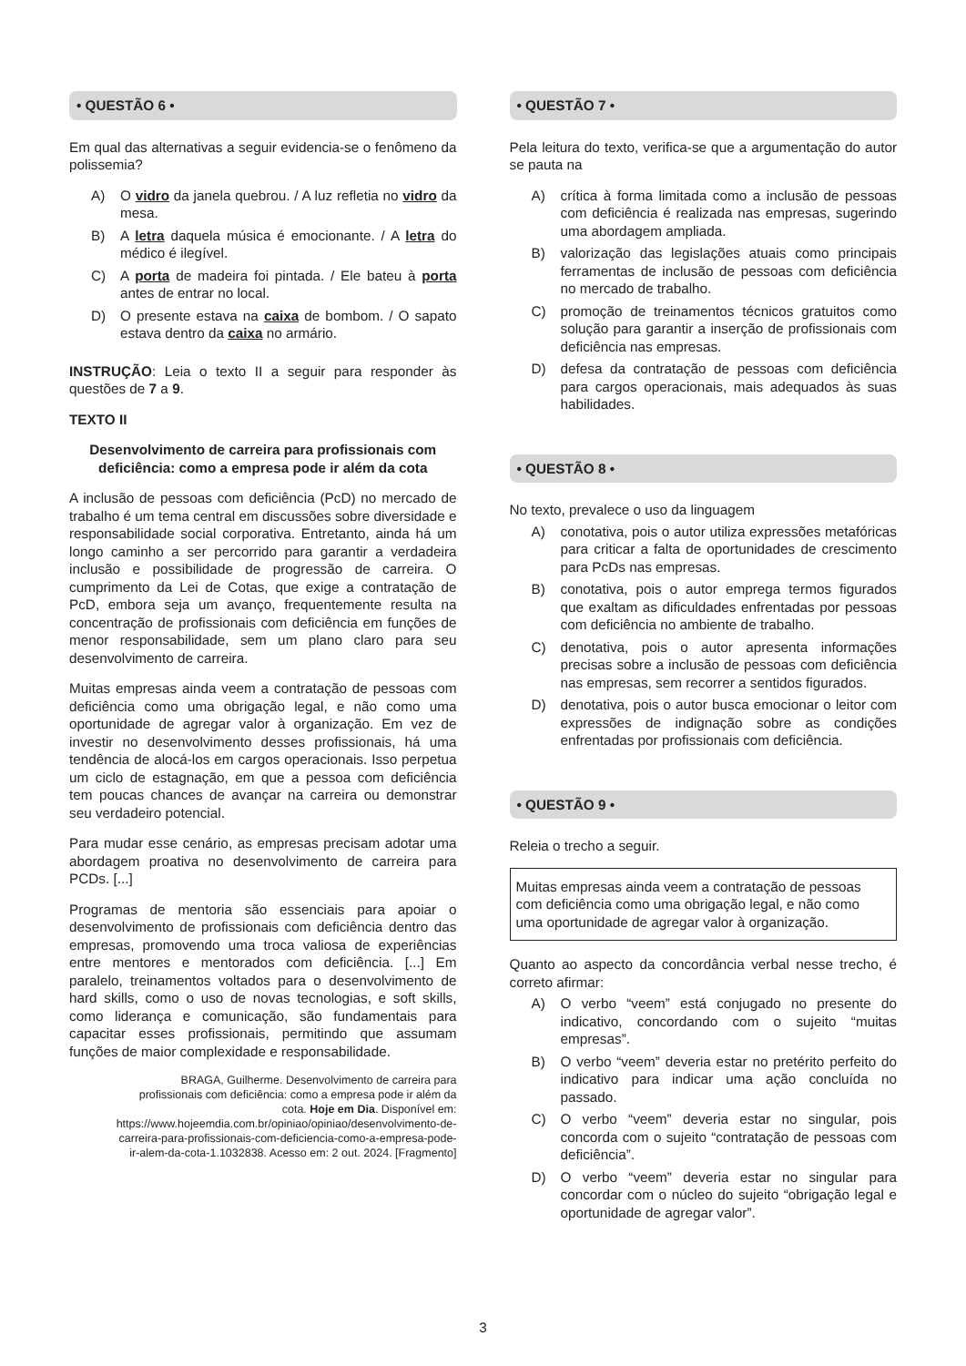• QUESTÃO 6 •
Em qual das alternativas a seguir evidencia-se o fenômeno da polissemia?
A) O vidro da janela quebrou. / A luz refletia no vidro da mesa.
B) A letra daquela música é emocionante. / A letra do médico é ilegível.
C) A porta de madeira foi pintada. / Ele bateu à porta antes de entrar no local.
D) O presente estava na caixa de bombom. / O sapato estava dentro da caixa no armário.
INSTRUÇÃO: Leia o texto II a seguir para responder às questões de 7 a 9.
TEXTO II
Desenvolvimento de carreira para profissionais com deficiência: como a empresa pode ir além da cota
A inclusão de pessoas com deficiência (PcD) no mercado de trabalho é um tema central em discussões sobre diversidade e responsabilidade social corporativa. Entretanto, ainda há um longo caminho a ser percorrido para garantir a verdadeira inclusão e possibilidade de progressão de carreira. O cumprimento da Lei de Cotas, que exige a contratação de PcD, embora seja um avanço, frequentemente resulta na concentração de profissionais com deficiência em funções de menor responsabilidade, sem um plano claro para seu desenvolvimento de carreira.
Muitas empresas ainda veem a contratação de pessoas com deficiência como uma obrigação legal, e não como uma oportunidade de agregar valor à organização. Em vez de investir no desenvolvimento desses profissionais, há uma tendência de alocá-los em cargos operacionais. Isso perpetua um ciclo de estagnação, em que a pessoa com deficiência tem poucas chances de avançar na carreira ou demonstrar seu verdadeiro potencial.
Para mudar esse cenário, as empresas precisam adotar uma abordagem proativa no desenvolvimento de carreira para PCDs. [...]
Programas de mentoria são essenciais para apoiar o desenvolvimento de profissionais com deficiência dentro das empresas, promovendo uma troca valiosa de experiências entre mentores e mentorados com deficiência. [...] Em paralelo, treinamentos voltados para o desenvolvimento de hard skills, como o uso de novas tecnologias, e soft skills, como liderança e comunicação, são fundamentais para capacitar esses profissionais, permitindo que assumam funções de maior complexidade e responsabilidade.
BRAGA, Guilherme. Desenvolvimento de carreira para profissionais com deficiência: como a empresa pode ir além da cota. Hoje em Dia. Disponível em: https://www.hojeemdia.com.br/opiniao/opiniao/desenvolvimento-de-carreira-para-profissionais-com-deficiencia-como-a-empresa-pode-ir-alem-da-cota-1.1032838. Acesso em: 2 out. 2024. [Fragmento]
• QUESTÃO 7 •
Pela leitura do texto, verifica-se que a argumentação do autor se pauta na
A) crítica à forma limitada como a inclusão de pessoas com deficiência é realizada nas empresas, sugerindo uma abordagem ampliada.
B) valorização das legislações atuais como principais ferramentas de inclusão de pessoas com deficiência no mercado de trabalho.
C) promoção de treinamentos técnicos gratuitos como solução para garantir a inserção de profissionais com deficiência nas empresas.
D) defesa da contratação de pessoas com deficiência para cargos operacionais, mais adequados às suas habilidades.
• QUESTÃO 8 •
No texto, prevalece o uso da linguagem
A) conotativa, pois o autor utiliza expressões metafóricas para criticar a falta de oportunidades de crescimento para PcDs nas empresas.
B) conotativa, pois o autor emprega termos figurados que exaltam as dificuldades enfrentadas por pessoas com deficiência no ambiente de trabalho.
C) denotativa, pois o autor apresenta informações precisas sobre a inclusão de pessoas com deficiência nas empresas, sem recorrer a sentidos figurados.
D) denotativa, pois o autor busca emocionar o leitor com expressões de indignação sobre as condições enfrentadas por profissionais com deficiência.
• QUESTÃO 9 •
Releia o trecho a seguir.
Muitas empresas ainda veem a contratação de pessoas com deficiência como uma obrigação legal, e não como uma oportunidade de agregar valor à organização.
Quanto ao aspecto da concordância verbal nesse trecho, é correto afirmar:
A) O verbo “veem” está conjugado no presente do indicativo, concordando com o sujeito “muitas empresas”.
B) O verbo “veem” deveria estar no pretérito perfeito do indicativo para indicar uma ação concluída no passado.
C) O verbo “veem” deveria estar no singular, pois concorda com o sujeito “contratação de pessoas com deficiência”.
D) O verbo “veem” deveria estar no singular para concordar com o núcleo do sujeito “obrigação legal e oportunidade de agregar valor”.
3